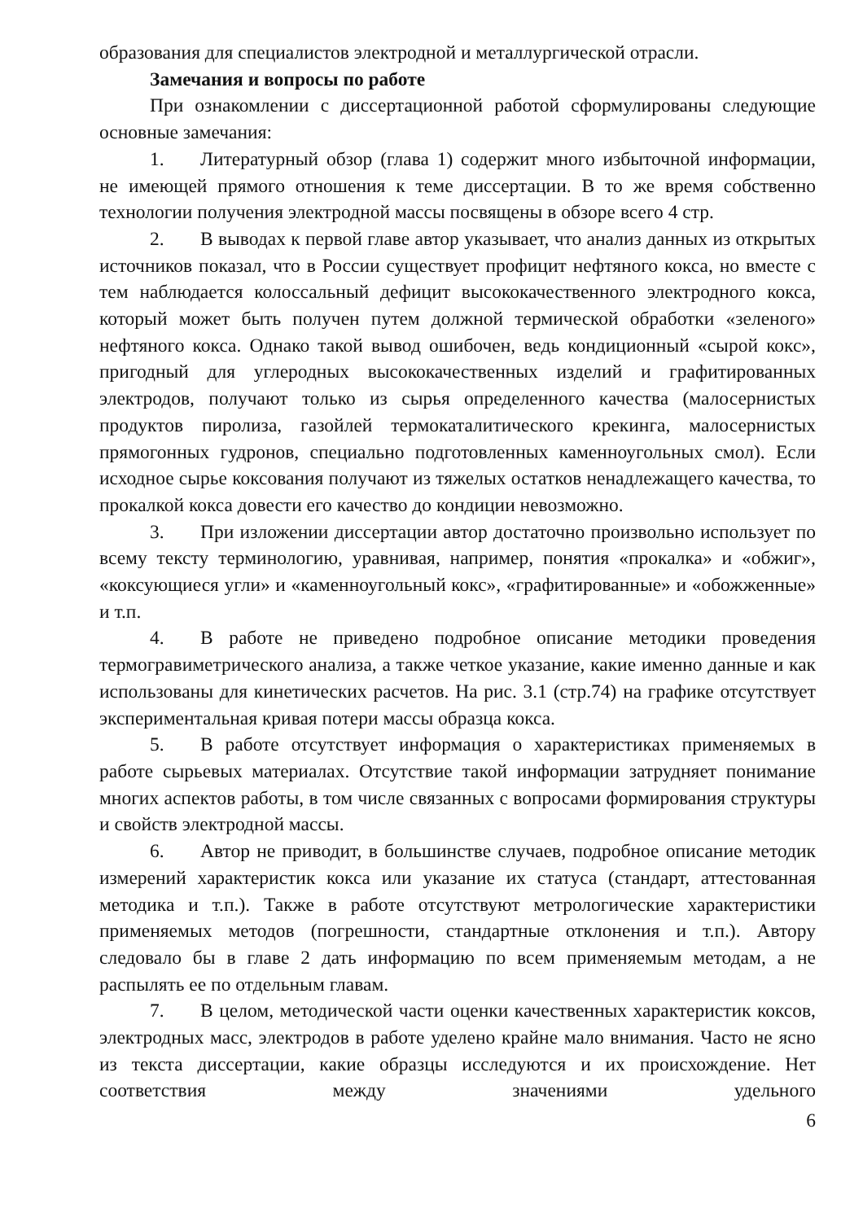образования для специалистов электродной и металлургической отрасли.
Замечания и вопросы по работе
При ознакомлении с диссертационной работой сформулированы следующие основные замечания:
1. Литературный обзор (глава 1) содержит много избыточной информации, не имеющей прямого отношения к теме диссертации. В то же время собственно технологии получения электродной массы посвящены в обзоре всего 4 стр.
2. В выводах к первой главе автор указывает, что анализ данных из открытых источников показал, что в России существует профицит нефтяного кокса, но вместе с тем наблюдается колоссальный дефицит высококачественного электродного кокса, который может быть получен путем должной термической обработки «зеленого» нефтяного кокса. Однако такой вывод ошибочен, ведь кондиционный «сырой кокс», пригодный для углеродных высококачественных изделий и графитированных электродов, получают только из сырья определенного качества (малосернистых продуктов пиролиза, газойлей термокаталитического крекинга, малосернистых прямогонных гудронов, специально подготовленных каменноугольных смол). Если исходное сырье коксования получают из тяжелых остатков ненадлежащего качества, то прокалкой кокса довести его качество до кондиции невозможно.
3. При изложении диссертации автор достаточно произвольно использует по всему тексту терминологию, уравнивая, например, понятия «прокалка» и «обжиг», «коксующиеся угли» и «каменноугольный кокс», «графитированные» и «обожженные» и т.п.
4. В работе не приведено подробное описание методики проведения термогравиметрического анализа, а также четкое указание, какие именно данные и как использованы для кинетических расчетов. На рис. 3.1 (стр.74) на графике отсутствует экспериментальная кривая потери массы образца кокса.
5. В работе отсутствует информация о характеристиках применяемых в работе сырьевых материалах. Отсутствие такой информации затрудняет понимание многих аспектов работы, в том числе связанных с вопросами формирования структуры и свойств электродной массы.
6. Автор не приводит, в большинстве случаев, подробное описание методик измерений характеристик кокса или указание их статуса (стандарт, аттестованная методика и т.п.). Также в работе отсутствуют метрологические характеристики применяемых методов (погрешности, стандартные отклонения и т.п.). Автору следовало бы в главе 2 дать информацию по всем применяемым методам, а не распылять ее по отдельным главам.
7. В целом, методической части оценки качественных характеристик коксов, электродных масс, электродов в работе уделено крайне мало внимания. Часто не ясно из текста диссертации, какие образцы исследуются и их происхождение. Нет соответствия между значениями удельного
6